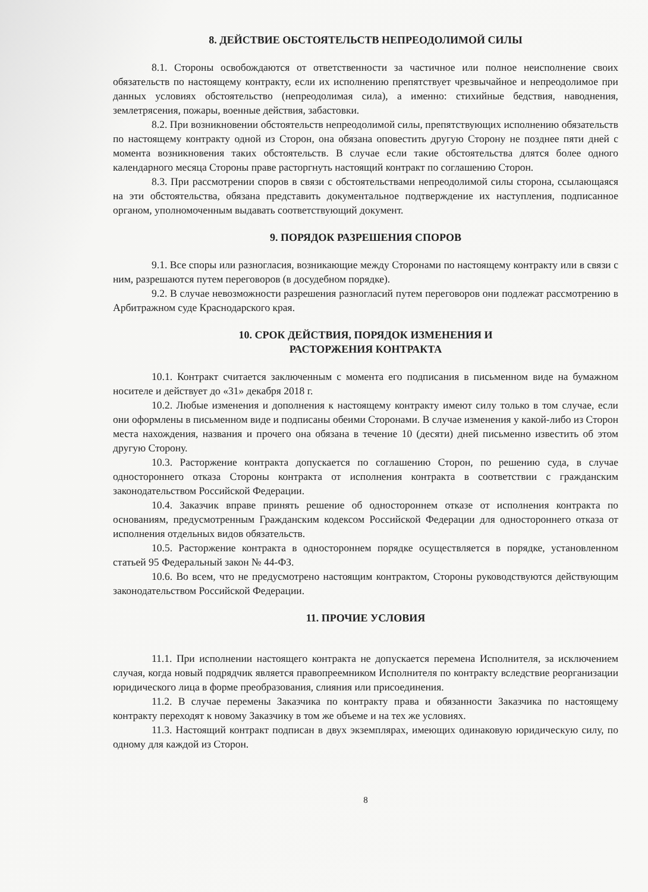8. ДЕЙСТВИЕ ОБСТОЯТЕЛЬСТВ НЕПРЕОДОЛИМОЙ СИЛЫ
8.1. Стороны освобождаются от ответственности за частичное или полное неисполнение своих обязательств по настоящему контракту, если их исполнению препятствует чрезвычайное и непреодолимое при данных условиях обстоятельство (непреодолимая сила), а именно: стихийные бедствия, наводнения, землетрясения, пожары, военные действия, забастовки.
8.2. При возникновении обстоятельств непреодолимой силы, препятствующих исполнению обязательств по настоящему контракту одной из Сторон, она обязана оповестить другую Сторону не позднее пяти дней с момента возникновения таких обстоятельств. В случае если такие обстоятельства длятся более одного календарного месяца Стороны праве расторгнуть настоящий контракт по соглашению Сторон.
8.3. При рассмотрении споров в связи с обстоятельствами непреодолимой силы сторона, ссылающаяся на эти обстоятельства, обязана представить документальное подтверждение их наступления, подписанное органом, уполномоченным выдавать соответствующий документ.
9. ПОРЯДОК РАЗРЕШЕНИЯ СПОРОВ
9.1. Все споры или разногласия, возникающие между Сторонами по настоящему контракту или в связи с ним, разрешаются путем переговоров (в досудебном порядке).
9.2. В случае невозможности разрешения разногласий путем переговоров они подлежат рассмотрению в Арбитражном суде Краснодарского края.
10. СРОК ДЕЙСТВИЯ, ПОРЯДОК ИЗМЕНЕНИЯ И
РАСТОРЖЕНИЯ КОНТРАКТА
10.1. Контракт считается заключенным с момента его подписания в письменном виде на бумажном носителе и действует до «31» декабря 2018 г.
10.2. Любые изменения и дополнения к настоящему контракту имеют силу только в том случае, если они оформлены в письменном виде и подписаны обеими Сторонами. В случае изменения у какой-либо из Сторон места нахождения, названия и прочего она обязана в течение 10 (десяти) дней письменно известить об этом другую Сторону.
10.3. Расторжение контракта допускается по соглашению Сторон, по решению суда, в случае одностороннего отказа Стороны контракта от исполнения контракта в соответствии с гражданским законодательством Российской Федерации.
10.4. Заказчик вправе принять решение об одностороннем отказе от исполнения контракта по основаниям, предусмотренным Гражданским кодексом Российской Федерации для одностороннего отказа от исполнения отдельных видов обязательств.
10.5. Расторжение контракта в одностороннем порядке осуществляется в порядке, установленном статьей 95 Федеральный закон № 44-ФЗ.
10.6. Во всем, что не предусмотрено настоящим контрактом, Стороны руководствуются действующим законодательством Российской Федерации.
11. ПРОЧИЕ УСЛОВИЯ
11.1. При исполнении настоящего контракта не допускается перемена Исполнителя, за исключением случая, когда новый подрядчик является правопреемником Исполнителя по контракту вследствие реорганизации юридического лица в форме преобразования, слияния или присоединения.
11.2. В случае перемены Заказчика по контракту права и обязанности Заказчика по настоящему контракту переходят к новому Заказчику в том же объеме и на тех же условиях.
11.3. Настоящий контракт подписан в двух экземплярах, имеющих одинаковую юридическую силу, по одному для каждой из Сторон.
8